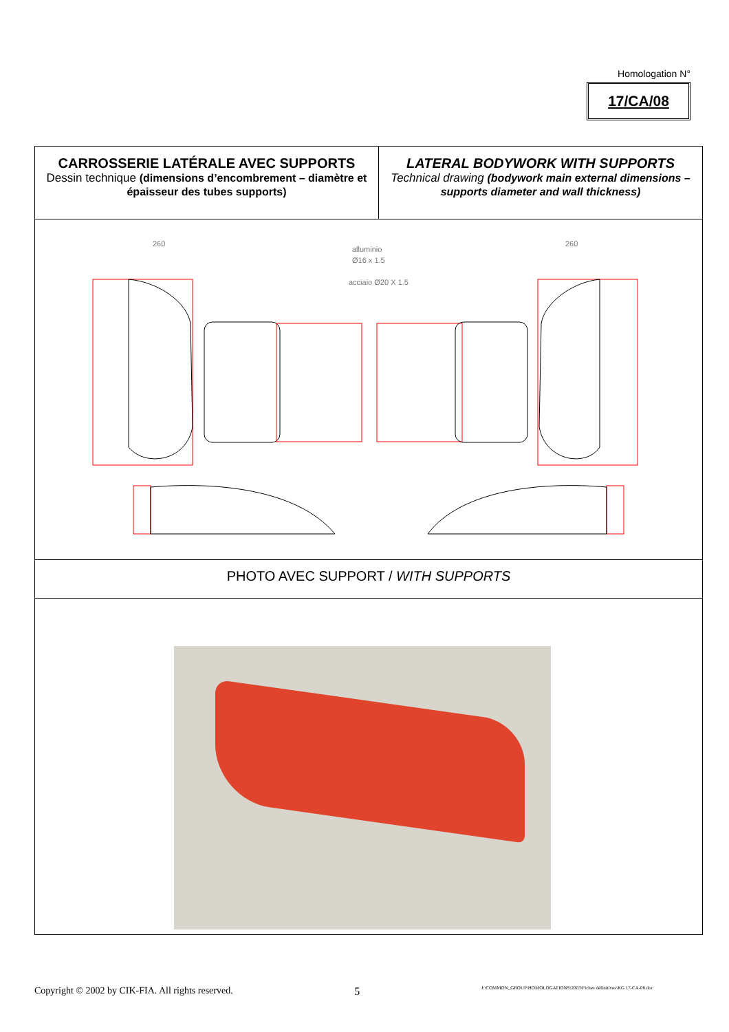Homologation N°
17/CA/08
| CARROSSERIE LATÉRALE AVEC SUPPORTS Dessin technique (dimensions d’encombrement – diamètre et épaisseur des tubes supports) | LATERAL BODYWORK WITH SUPPORTS Technical drawing (bodywork main external dimensions – supports diameter and wall thickness) |
| alluminio Ø16 x 1.5 acciaio Ø20 X 1.5 260 260 | |
| PHOTO AVEC SUPPORT / WITH SUPPORTS | |
Copyright © 2002 by CIK-FIA. All rights reserved. 5 J:\COMMON_GROUP\HOMOLOGATIONS\2003\Fiches définitives\KG 17-CA-08.doc